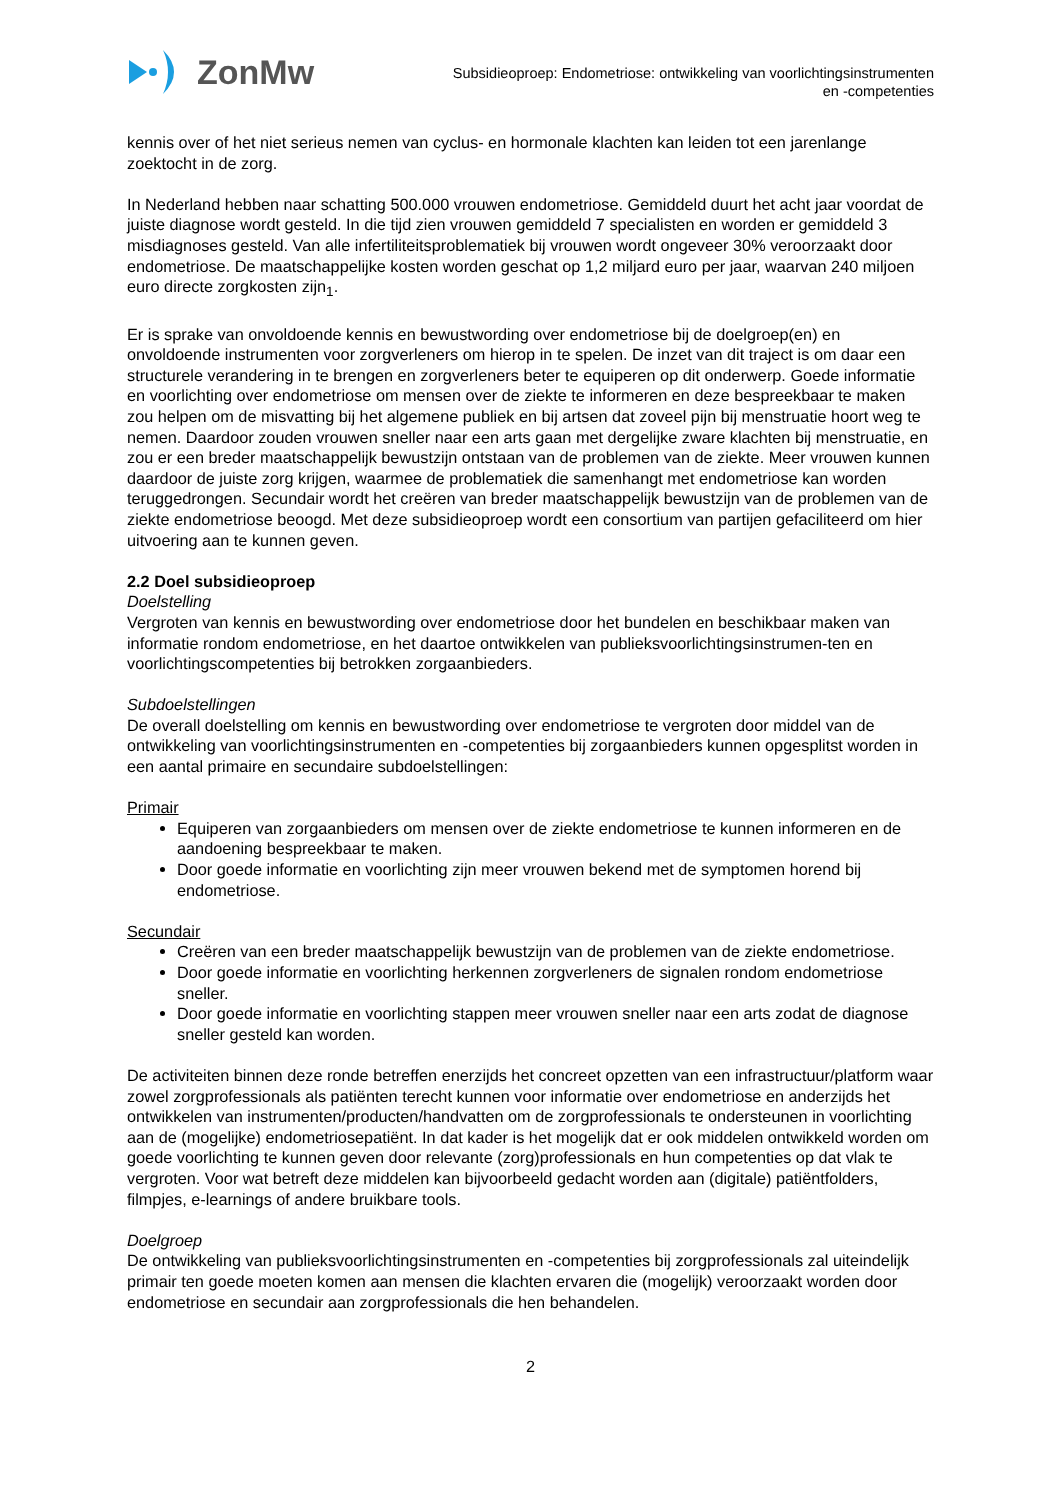ZonMw
Subsidieoproep: Endometriose: ontwikkeling van voorlichtingsinstrumenten
en -competenties
kennis over of het niet serieus nemen van cyclus- en hormonale klachten kan leiden tot een jarenlange zoektocht in de zorg.
In Nederland hebben naar schatting 500.000 vrouwen endometriose. Gemiddeld duurt het acht jaar voordat de juiste diagnose wordt gesteld. In die tijd zien vrouwen gemiddeld 7 specialisten en worden er gemiddeld 3 misdiagnoses gesteld. Van alle infertiliteitsproblematiek bij vrouwen wordt ongeveer 30% veroorzaakt door endometriose. De maatschappelijke kosten worden geschat op 1,2 miljard euro per jaar, waarvan 240 miljoen euro directe zorgkosten zijn<sub>1</sub>.
Er is sprake van onvoldoende kennis en bewustwording over endometriose bij de doelgroep(en) en onvoldoende instrumenten voor zorgverleners om hierop in te spelen. De inzet van dit traject is om daar een structurele verandering in te brengen en zorgverleners beter te equiperen op dit onderwerp. Goede informatie en voorlichting over endometriose om mensen over de ziekte te informeren en deze bespreekbaar te maken zou helpen om de misvatting bij het algemene publiek en bij artsen dat zoveel pijn bij menstruatie hoort weg te nemen. Daardoor zouden vrouwen sneller naar een arts gaan met dergelijke zware klachten bij menstruatie, en zou er een breder maatschappelijk bewustzijn ontstaan van de problemen van de ziekte. Meer vrouwen kunnen daardoor de juiste zorg krijgen, waarmee de problematiek die samenhangt met endometriose kan worden teruggedrongen. Secundair wordt het creëren van breder maatschappelijk bewustzijn van de problemen van de ziekte endometriose beoogd. Met deze subsidieoproep wordt een consortium van partijen gefaciliteerd om hier uitvoering aan te kunnen geven.
2.2 Doel subsidieoproep
Doelstelling
Vergroten van kennis en bewustwording over endometriose door het bundelen en beschikbaar maken van informatie rondom endometriose, en het daartoe ontwikkelen van publieksvoorlichtingsinstrumen-ten en voorlichtingscompetenties bij betrokken zorgaanbieders.
Subdoelstellingen
De overall doelstelling om kennis en bewustwording over endometriose te vergroten door middel van de ontwikkeling van voorlichtingsinstrumenten en -competenties bij zorgaanbieders kunnen opgesplitst worden in een aantal primaire en secundaire subdoelstellingen:
Primair
Equiperen van zorgaanbieders om mensen over de ziekte endometriose te kunnen informeren en de aandoening bespreekbaar te maken.
Door goede informatie en voorlichting zijn meer vrouwen bekend met de symptomen horend bij endometriose.
Secundair
Creëren van een breder maatschappelijk bewustzijn van de problemen van de ziekte endometriose.
Door goede informatie en voorlichting herkennen zorgverleners de signalen rondom endometriose sneller.
Door goede informatie en voorlichting stappen meer vrouwen sneller naar een arts zodat de diagnose sneller gesteld kan worden.
De activiteiten binnen deze ronde betreffen enerzijds het concreet opzetten van een infrastructuur/platform waar zowel zorgprofessionals als patiënten terecht kunnen voor informatie over endometriose en anderzijds het ontwikkelen van instrumenten/producten/handvatten om de zorgprofessionals te ondersteunen in voorlichting aan de (mogelijke) endometriosepatiënt. In dat kader is het mogelijk dat er ook middelen ontwikkeld worden om goede voorlichting te kunnen geven door relevante (zorg)professionals en hun competenties op dat vlak te vergroten. Voor wat betreft deze middelen kan bijvoorbeeld gedacht worden aan (digitale) patiëntfolders, filmpjes, e-learnings of andere bruikbare tools.
Doelgroep
De ontwikkeling van publieksvoorlichtingsinstrumenten en -competenties bij zorgprofessionals zal uiteindelijk primair ten goede moeten komen aan mensen die klachten ervaren die (mogelijk) veroorzaakt worden door endometriose en secundair aan zorgprofessionals die hen behandelen.
2